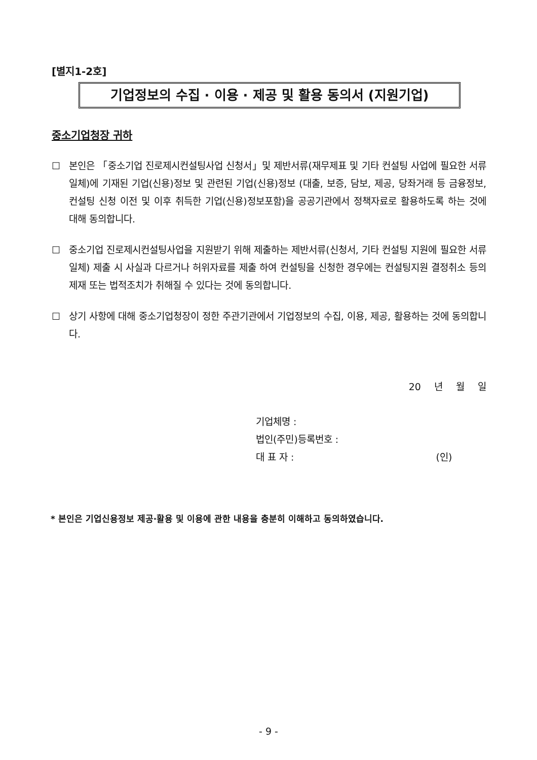[별지1-2호]
기업정보의 수집 · 이용 · 제공 및 활용 동의서 (지원기업)
중소기업청장 귀하
☐ 본인은 「중소기업 진로제시컨설팅사업 신청서」및 제반서류(재무제표 및 기타 컨설팅 사업에 필요한 서류 일체)에 기재된 기업(신용)정보 및 관련된 기업(신용)정보 (대출, 보증, 담보, 제공, 당좌거래 등 금융정보, 컨설팅 신청 이전 및 이후 취득한 기업(신용)정보포함)을 공공기관에서 정책자료로 활용하도록 하는 것에 대해 동의합니다.
☐ 중소기업 진로제시컨설팅사업을 지원받기 위해 제출하는 제반서류(신청서, 기타 컨설팅 지원에 필요한 서류일체) 제출 시 사실과 다르거나 허위자료를 제출 하여 컨설팅을 신청한 경우에는 컨설팅지원 결정취소 등의 제재 또는 법적조치가 취해질 수 있다는 것에 동의합니다.
☐ 상기 사항에 대해 중소기업청장이 정한 주관기관에서 기업정보의 수집, 이용, 제공, 활용하는 것에 동의합니다.
20 년 월 일
기업체명 :
법인(주민)등록번호 :
대 표 자 : (인)
* 본인은 기업신용정보 제공·활용 및 이용에 관한 내용을 충분히 이해하고 동의하였습니다.
- 9 -